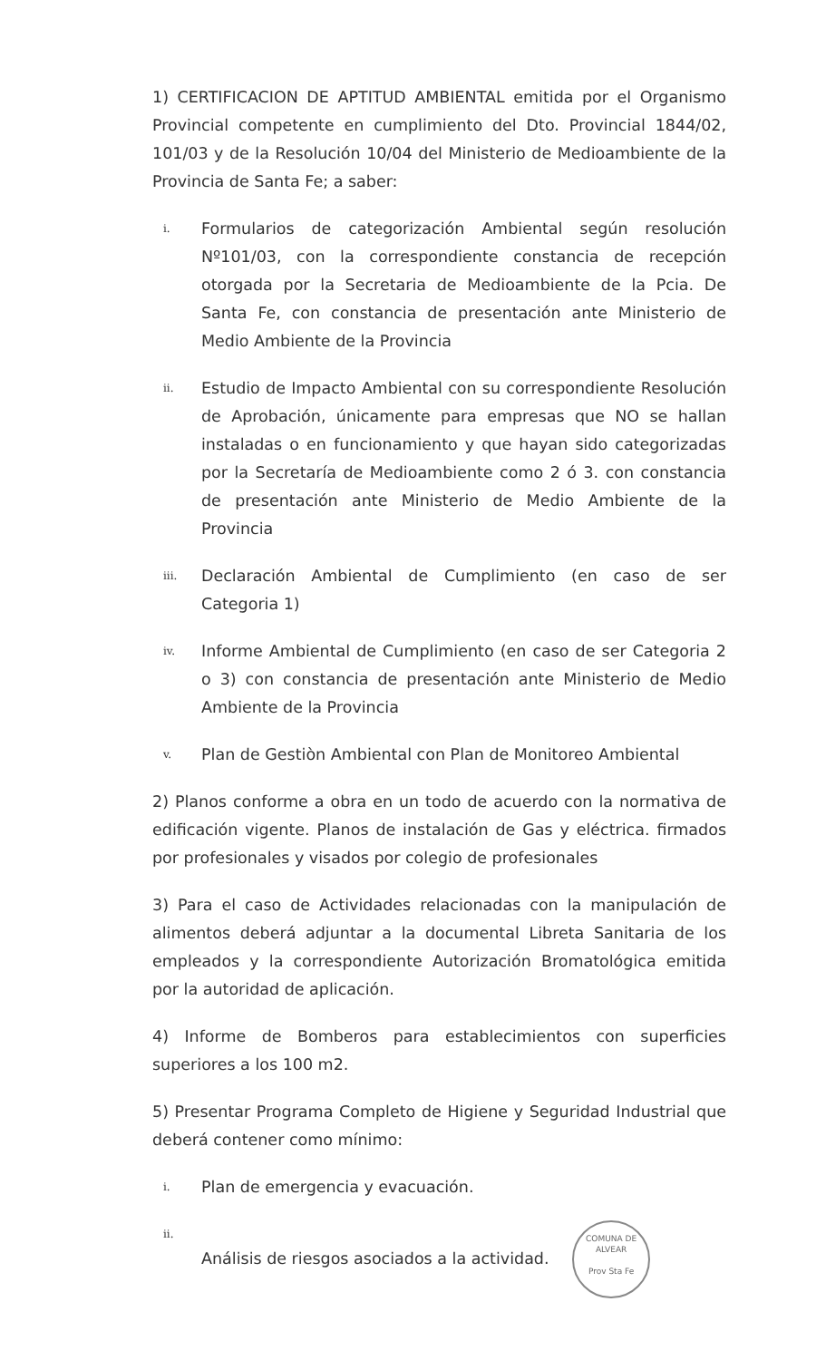1) CERTIFICACION DE APTITUD AMBIENTAL emitida por el Organismo Provincial competente en cumplimiento del Dto. Provincial 1844/02, 101/03 y de la Resolución 10/04 del Ministerio de Medioambiente de la Provincia de Santa Fe; a saber:
i.
Formularios de categorización Ambiental según resolución Nº101/03, con la correspondiente constancia de recepción otorgada por la Secretaria de Medioambiente de la Pcia. De Santa Fe, con constancia de presentación ante Ministerio de Medio Ambiente de la Provincia
ii.
Estudio de Impacto Ambiental con su correspondiente Resolución de Aprobación, únicamente para empresas que NO se hallan instaladas o en funcionamiento y que hayan sido categorizadas por la Secretaría de Medioambiente como 2 ó 3. con constancia de presentación ante Ministerio de Medio Ambiente de la Provincia
iii.
Declaración Ambiental de Cumplimiento (en caso de ser Categoria 1)
iv.
Informe Ambiental de Cumplimiento (en caso de ser Categoria 2 o 3) con constancia de presentación ante Ministerio de Medio Ambiente de la Provincia
v.
Plan de Gestiòn Ambiental con Plan de Monitoreo Ambiental
2) Planos conforme a obra en un todo de acuerdo con la normativa de edificación vigente. Planos de instalación de Gas y eléctrica. firmados por profesionales y visados por colegio de profesionales
3) Para el caso de Actividades relacionadas con la manipulación de alimentos deberá adjuntar a la documental Libreta Sanitaria de los empleados y la correspondiente Autorización Bromatológica emitida por la autoridad de aplicación.
4) Informe de Bomberos para establecimientos con superficies superiores a los 100 m2.
5) Presentar Programa Completo de Higiene y Seguridad Industrial que deberá contener como mínimo:
i.
Plan de emergencia y evacuación.
ii.
Análisis de riesgos asociados a la actividad.
COMUNA DE ALVEAR
Prov Sta Fe